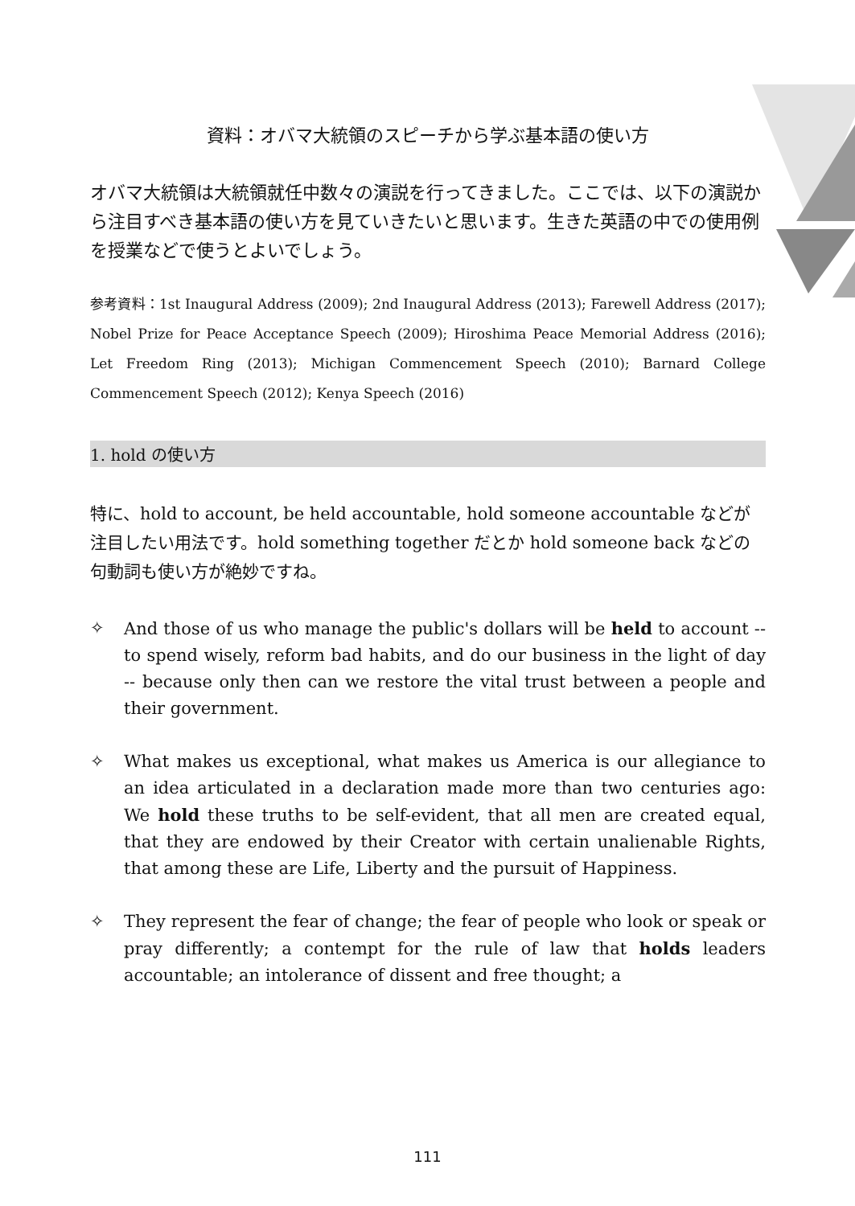資料：オバマ大統領のスピーチから学ぶ基本語の使い方
オバマ大統領は大統領就任中数々の演説を行ってきました。ここでは、以下の演説から注目すべき基本語の使い方を見ていきたいと思います。生きた英語の中での使用例を授業などで使うとよいでしょう。
参考資料：1st Inaugural Address (2009); 2nd Inaugural Address (2013); Farewell Address (2017); Nobel Prize for Peace Acceptance Speech (2009); Hiroshima Peace Memorial Address (2016); Let Freedom Ring (2013); Michigan Commencement Speech (2010); Barnard College Commencement Speech (2012); Kenya Speech (2016)
1. hold の使い方
特に、hold to account, be held accountable, hold someone accountable などが注目したい用法です。hold something together だとか hold someone back などの句動詞も使い方が絶妙ですね。
✧ And those of us who manage the public's dollars will be held to account -- to spend wisely, reform bad habits, and do our business in the light of day -- because only then can we restore the vital trust between a people and their government.
✧ What makes us exceptional, what makes us America is our allegiance to an idea articulated in a declaration made more than two centuries ago: We hold these truths to be self-evident, that all men are created equal, that they are endowed by their Creator with certain unalienable Rights, that among these are Life, Liberty and the pursuit of Happiness.
✧ They represent the fear of change; the fear of people who look or speak or pray differently; a contempt for the rule of law that holds leaders accountable; an intolerance of dissent and free thought; a
111